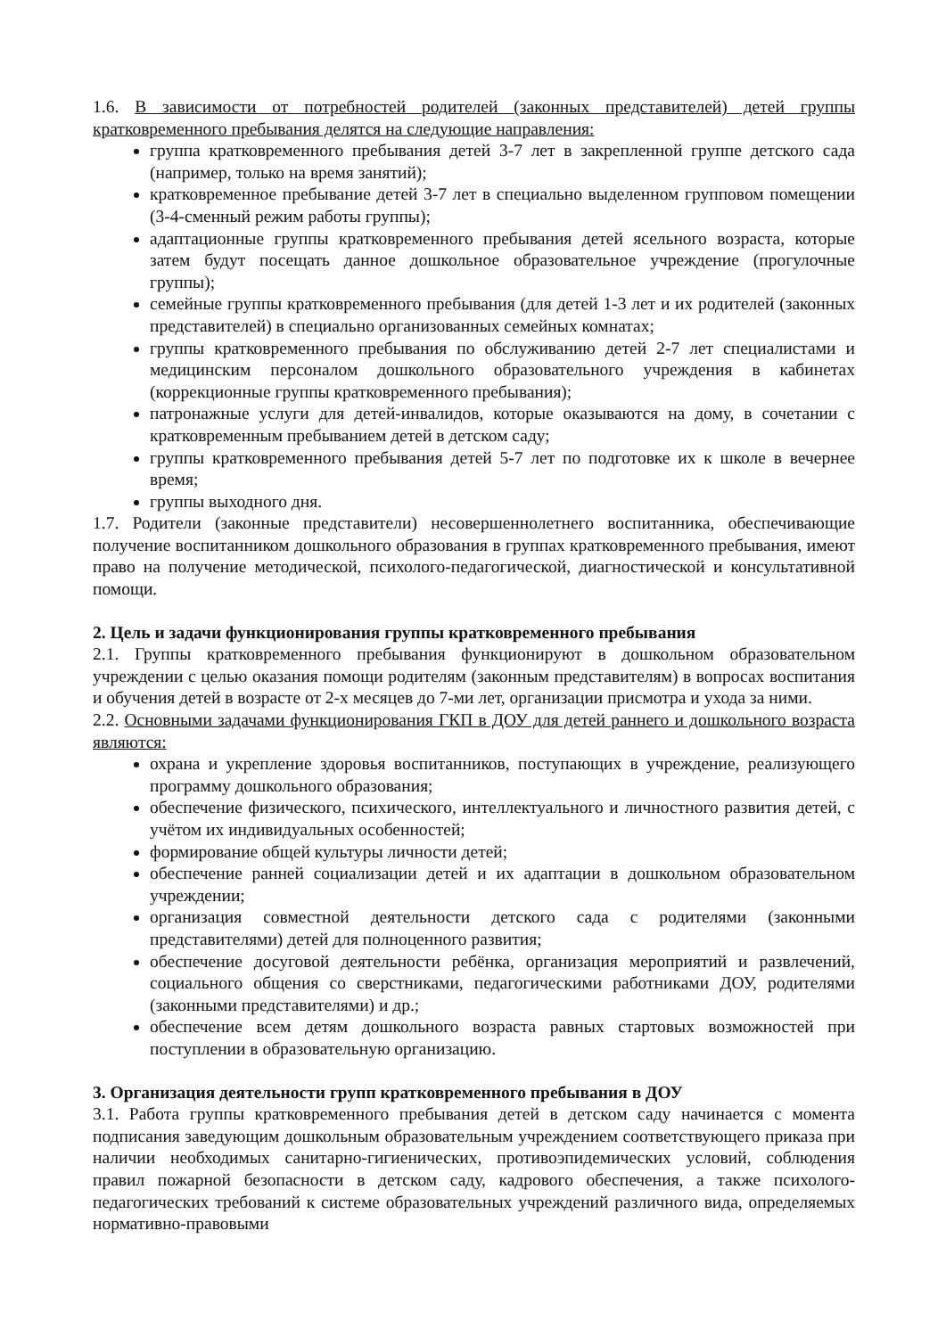1.6. В зависимости от потребностей родителей (законных представителей) детей группы кратковременного пребывания делятся на следующие направления:
группа кратковременного пребывания детей 3-7 лет в закрепленной группе детского сада (например, только на время занятий);
кратковременное пребывание детей 3-7 лет в специально выделенном групповом помещении (3-4-сменный режим работы группы);
адаптационные группы кратковременного пребывания детей ясельного возраста, которые затем будут посещать данное дошкольное образовательное учреждение (прогулочные группы);
семейные группы кратковременного пребывания (для детей 1-3 лет и их родителей (законных представителей) в специально организованных семейных комнатах;
группы кратковременного пребывания по обслуживанию детей 2-7 лет специалистами и медицинским персоналом дошкольного образовательного учреждения в кабинетах (коррекционные группы кратковременного пребывания);
патронажные услуги для детей-инвалидов, которые оказываются на дому, в сочетании с кратковременным пребыванием детей в детском саду;
группы кратковременного пребывания детей 5-7 лет по подготовке их к школе в вечернее время;
группы выходного дня.
1.7. Родители (законные представители) несовершеннолетнего воспитанника, обеспечивающие получение воспитанником дошкольного образования в группах кратковременного пребывания, имеют право на получение методической, психолого-педагогической, диагностической и консультативной помощи.
2. Цель и задачи функционирования группы кратковременного пребывания
2.1. Группы кратковременного пребывания функционируют в дошкольном образовательном учреждении с целью оказания помощи родителям (законным представителям) в вопросах воспитания и обучения детей в возрасте от 2-х месяцев до 7-ми лет, организации присмотра и ухода за ними.
2.2. Основными задачами функционирования ГКП в ДОУ для детей раннего и дошкольного возраста являются:
охрана и укрепление здоровья воспитанников, поступающих в учреждение, реализующего программу дошкольного образования;
обеспечение физического, психического, интеллектуального и личностного развития детей, с учётом их индивидуальных особенностей;
формирование общей культуры личности детей;
обеспечение ранней социализации детей и их адаптации в дошкольном образовательном учреждении;
организация совместной деятельности детского сада с родителями (законными представителями) детей для полноценного развития;
обеспечение досуговой деятельности ребёнка, организация мероприятий и развлечений, социального общения со сверстниками, педагогическими работниками ДОУ, родителями (законными представителями) и др.;
обеспечение всем детям дошкольного возраста равных стартовых возможностей при поступлении в образовательную организацию.
3. Организация деятельности групп кратковременного пребывания в ДОУ
3.1. Работа группы кратковременного пребывания детей в детском саду начинается с момента подписания заведующим дошкольным образовательным учреждением соответствующего приказа при наличии необходимых санитарно-гигиенических, противоэпидемических условий, соблюдения правил пожарной безопасности в детском саду, кадрового обеспечения, а также психолого-педагогических требований к системе образовательных учреждений различного вида, определяемых нормативно-правовыми